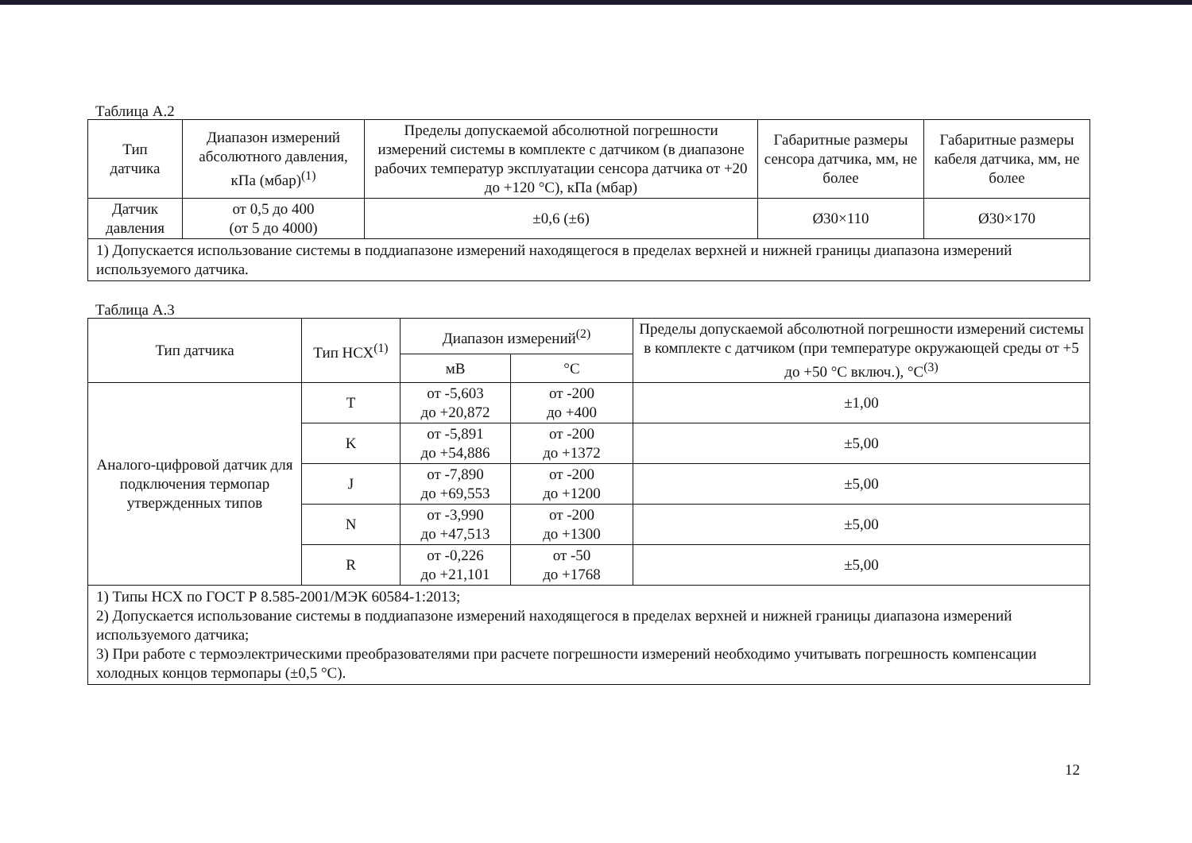Таблица А.2
| Тип датчика | Диапазон измерений абсолютного давления, кПа (мбар)<sup>(1)</sup> | Пределы допускаемой абсолютной погрешности измерений системы в комплекте с датчиком (в диапазоне рабочих температур эксплуатации сенсора датчика от +20 до +120 °С), кПа (мбар) | Габаритные размеры сенсора датчика, мм, не более | Габаритные размеры кабеля датчика, мм, не более |
| --- | --- | --- | --- | --- |
| Датчик давления | от 0,5 до 400 (от 5 до 4000) | ±0,6 (±6) | Ø30×110 | Ø30×170 |
| 1) Допускается использование системы в поддиапазоне измерений находящегося в пределах верхней и нижней границы диапазона измерений используемого датчика. | | | | |
Таблица А.3
| Тип датчика | Тип НСХ<sup>(1)</sup> | Диапазон измерений<sup>(2)</sup> | | Пределы допускаемой абсолютной погрешности измерений системы в комплекте с датчиком (при температуре окружающей среды от +5 до +50 °С включ.), °С<sup>(3)</sup> |
| --- | --- | --- | --- | --- |
| | | мВ | °С | |
| Аналого-цифровой датчик для подключения термопар утвержденных типов | T | от -5,603 до +20,872 | от -200 до +400 | ±1,00 |
| | K | от -5,891 до +54,886 | от -200 до +1372 | ±5,00 |
| | J | от -7,890 до +69,553 | от -200 до +1200 | ±5,00 |
| | N | от -3,990 до +47,513 | от -200 до +1300 | ±5,00 |
| | R | от -0,226 до +21,101 | от -50 до +1768 | ±5,00 |
| 1) Типы НСХ по ГОСТ Р 8.585-2001/МЭК 60584-1:2013; 2) Допускается использование системы в поддиапазоне измерений находящегося в пределах верхней и нижней границы диапазона измерений используемого датчика; 3) При работе с термоэлектрическими преобразователями при расчете погрешности измерений необходимо учитывать погрешность компенсации холодных концов термопары (±0,5 °С). | | | | |
12